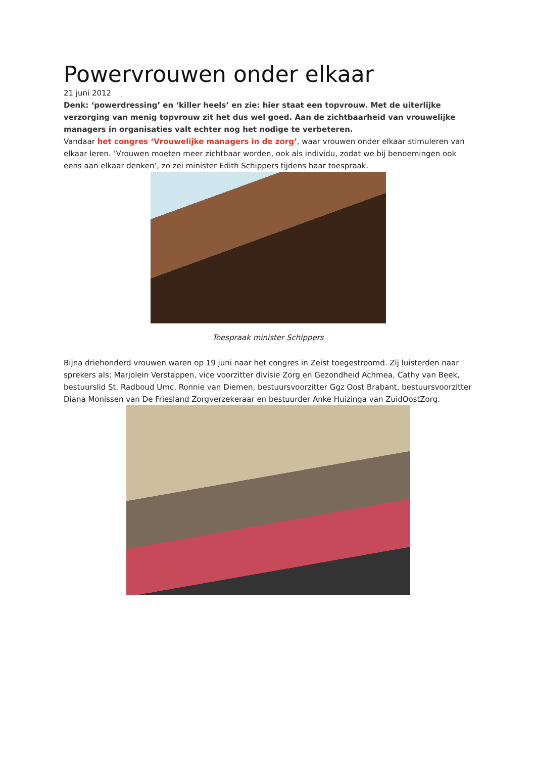Powervrouwen onder elkaar
21 juni 2012
Denk: ‘powerdressing’ en ‘killer heels’ en zie: hier staat een topvrouw. Met de uiterlijke verzorging van menig topvrouw zit het dus wel goed. Aan de zichtbaarheid van vrouwelijke managers in organisaties valt echter nog het nodige te verbeteren.
Vandaar het congres ‘Vrouwelijke managers in de zorg’, waar vrouwen onder elkaar stimuleren van elkaar leren. ‘Vrouwen moeten meer zichtbaar worden, ook als individu, zodat we bij benoemingen ook eens aan elkaar denken’, zo zei minister Edith Schippers tijdens haar toespraak.
Toespraak minister Schippers
Bijna driehonderd vrouwen waren op 19 juni naar het congres in Zeist toegestroomd. Zij luisterden naar sprekers als: Marjolein Verstappen, vice voorzitter divisie Zorg en Gezondheid Achmea, Cathy van Beek, bestuurslid St. Radboud Umc, Ronnie van Diemen, bestuursvoorzitter Ggz Oost Brabant, bestuursvoorzitter Diana Monissen van De Friesland Zorgverzekeraar en bestuurder Anke Huizinga van ZuidOostZorg.